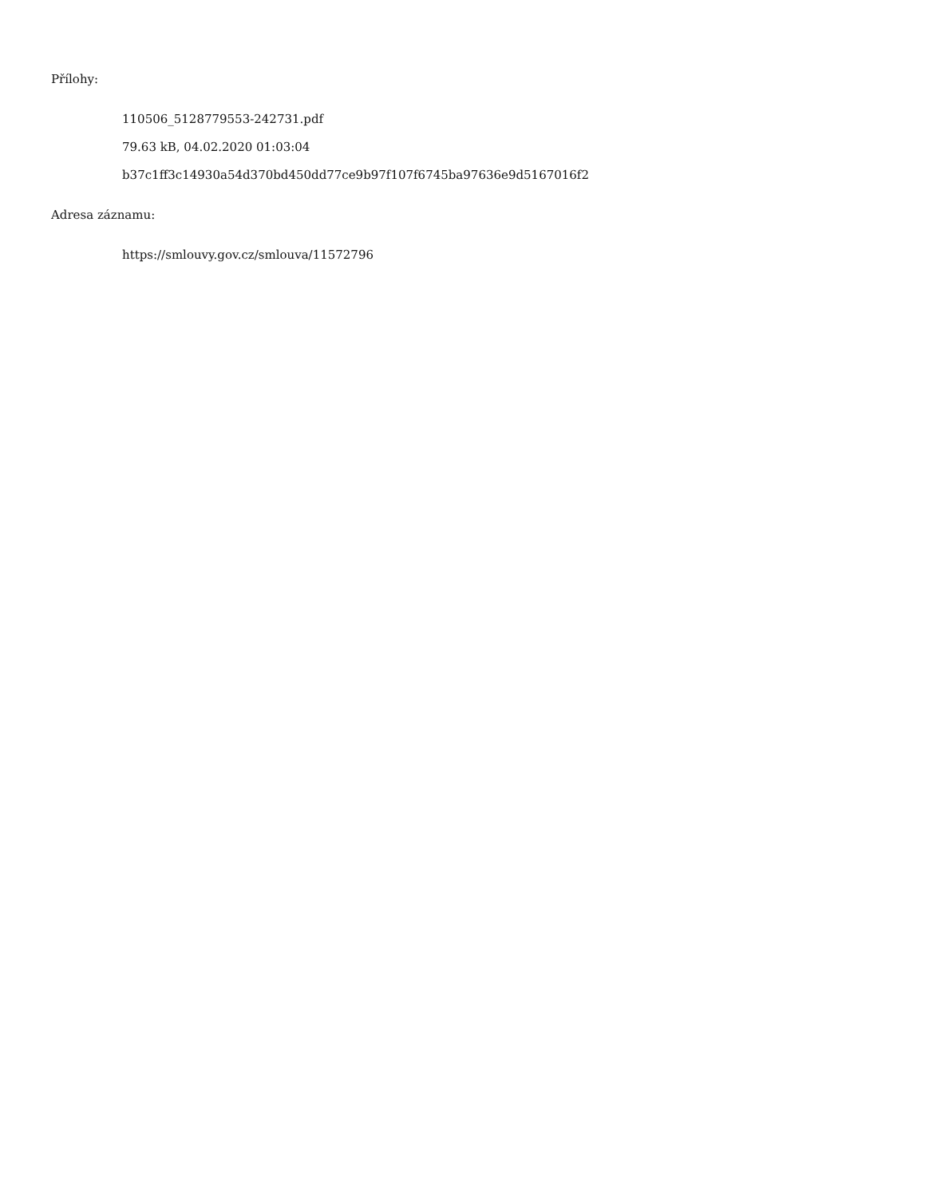Přílohy:
110506_5128779553-242731.pdf
79.63 kB, 04.02.2020 01:03:04
b37c1ff3c14930a54d370bd450dd77ce9b97f107f6745ba97636e9d5167016f2
Adresa záznamu:
https://smlouvy.gov.cz/smlouva/11572796